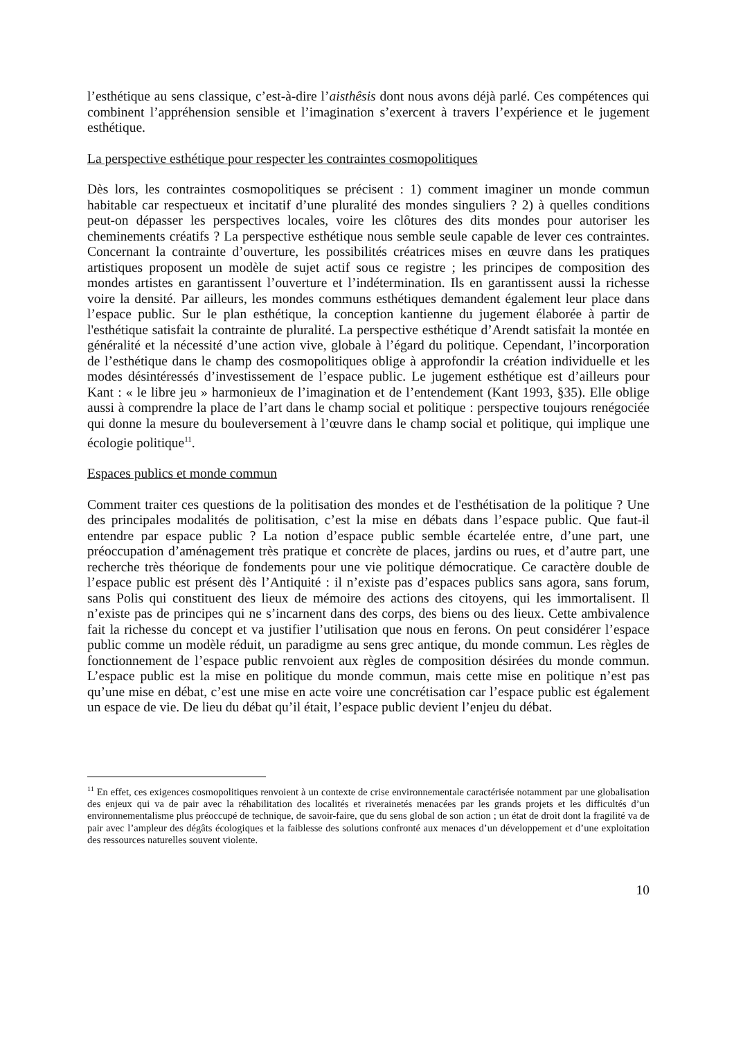l’esthétique au sens classique, c’est-à-dire l’aisthêsis dont nous avons déjà parlé. Ces compétences qui combinent l’appréhension sensible et l’imagination s’exercent à travers l’expérience et le jugement esthétique.
La perspective esthétique pour respecter les contraintes cosmopolitiques
Dès lors, les contraintes cosmopolitiques se précisent : 1) comment imaginer un monde commun habitable car respectueux et incitatif d’une pluralité des mondes singuliers ? 2) à quelles conditions peut-on dépasser les perspectives locales, voire les clôtures des dits mondes pour autoriser les cheminements créatifs ? La perspective esthétique nous semble seule capable de lever ces contraintes. Concernant la contrainte d’ouverture, les possibilités créatrices mises en œuvre dans les pratiques artistiques proposent un modèle de sujet actif sous ce registre ; les principes de composition des mondes artistes en garantissent l’ouverture et l’indétermination. Ils en garantissent aussi la richesse voire la densité. Par ailleurs, les mondes communs esthétiques demandent également leur place dans l’espace public. Sur le plan esthétique, la conception kantienne du jugement élaborée à partir de l'esthétique satisfait la contrainte de pluralité. La perspective esthétique d’Arendt satisfait la montée en généralité et la nécessité d’une action vive, globale à l’égard du politique. Cependant, l’incorporation de l’esthétique dans le champ des cosmopolitiques oblige à approfondir la création individuelle et les modes désintéressés d’investissement de l’espace public. Le jugement esthétique est d’ailleurs pour Kant : « le libre jeu » harmonieux de l’imagination et de l’entendement (Kant 1993, §35). Elle oblige aussi à comprendre la place de l’art dans le champ social et politique : perspective toujours renégociée qui donne la mesure du bouleversement à l’œuvre dans le champ social et politique, qui implique une écologie politique<sup>11</sup>.
Espaces publics et monde commun
Comment traiter ces questions de la politisation des mondes et de l'esthétisation de la politique ? Une des principales modalités de politisation, c’est la mise en débats dans l’espace public. Que faut-il entendre par espace public ? La notion d’espace public semble écartelée entre, d’une part, une préoccupation d’aménagement très pratique et concrète de places, jardins ou rues, et d’autre part, une recherche très théorique de fondements pour une vie politique démocratique. Ce caractère double de l’espace public est présent dès l’Antiquité : il n’existe pas d’espaces publics sans agora, sans forum, sans Polis qui constituent des lieux de mémoire des actions des citoyens, qui les immortalisent. Il n’existe pas de principes qui ne s’incarnent dans des corps, des biens ou des lieux. Cette ambivalence fait la richesse du concept et va justifier l’utilisation que nous en ferons. On peut considérer l’espace public comme un modèle réduit, un paradigme au sens grec antique, du monde commun. Les règles de fonctionnement de l’espace public renvoient aux règles de composition désirées du monde commun. L’espace public est la mise en politique du monde commun, mais cette mise en politique n’est pas qu’une mise en débat, c’est une mise en acte voire une concrétisation car l’espace public est également un espace de vie. De lieu du débat qu’il était, l’espace public devient l’enjeu du débat.
<sup>11</sup> En effet, ces exigences cosmopolitiques renvoient à un contexte de crise environnementale caractérisée notamment par une globalisation des enjeux qui va de pair avec la réhabilitation des localités et riverainetés menacées par les grands projets et les difficultés d’un environnementalisme plus préoccupé de technique, de savoir-faire, que du sens global de son action ; un état de droit dont la fragilité va de pair avec l’ampleur des dégâts écologiques et la faiblesse des solutions confronté aux menaces d’un développement et d’une exploitation des ressources naturelles souvent violente.
10